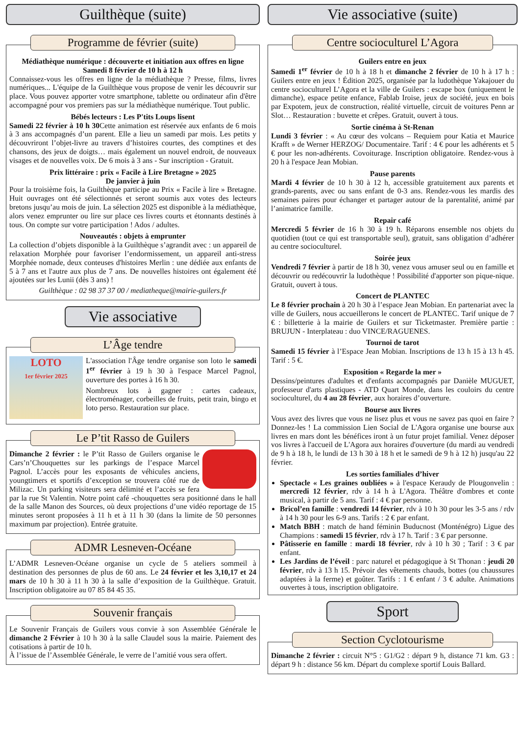Guilthèque (suite)
Programme de février (suite)
Médiathèque numérique : découverte et initiation aux offres en ligne
Samedi 8 février de 10 h à 12 h
Connaissez-vous les offres en ligne de la médiathèque ? Presse, films, livres numériques... L'équipe de la Guilthèque vous propose de venir les découvrir sur place. Vous pouvez apporter votre smartphone, tablette ou ordinateur afin d'être accompagné pour vos premiers pas sur la médiathèque numérique. Tout public.
Bébés lecteurs : Les P'tits Loups lisent
Samedi 22 février à 10 h 30 Cette animation est réservée aux enfants de 6 mois à 3 ans accompagnés d’un parent. Elle a lieu un samedi par mois. Les petits y découvriront l’objet-livre au travers d’histoires courtes, des comptines et des chansons, des jeux de doigts… mais également un nouvel endroit, de nouveaux visages et de nouvelles voix. De 6 mois à 3 ans - Sur inscription - Gratuit.
Prix littéraire : prix « Facile à Lire Bretagne » 2025
De janvier à juin
Pour la troisième fois, la Guilthèque participe au Prix « Facile à lire » Bretagne. Huit ouvrages ont été sélectionnés et seront soumis aux votes des lecteurs bretons jusqu’au mois de juin. La sélection 2025 est disponible à la médiathèque, alors venez emprunter ou lire sur place ces livres courts et étonnants destinés à tous. On compte sur votre participation ! Ados / adultes.
Nouveautés : objets à emprunter
La collection d’objets disponible à la Guilthèque s’agrandit avec : un appareil de relaxation Morphée pour favoriser l’endormissement, un appareil anti-stress Morphée nomade, deux conteuses d'histoires Merlin : une dédiée aux enfants de 5 à 7 ans et l'autre aux plus de 7 ans. De nouvelles histoires ont également été ajoutées sur les Lunii (dès 3 ans) !
Guilthèque : 02 98 37 37 00 / mediatheque@mairie-guilers.fr
Vie associative
L’Âge tendre
LOTO
1er février 2025
L'association l'Âge tendre organise son loto le samedi 1<sup>er</sup> février à 19 h 30 à l'espace Marcel Pagnol, ouverture des portes à 16 h 30.
Nombreux lots à gagner : cartes cadeaux, électroménager, corbeilles de fruits, petit train, bingo et loto perso. Restauration sur place.
Le P’tit Rasso de Guilers
Dimanche 2 février : le P’tit Rasso de Guilers organise le Cars’n’Chouquettes sur les parkings de l’espace Marcel Pagnol. L’accès pour les exposants de véhicules anciens, youngtimers et sportifs d’exception se trouvera côté rue de Milizac. Un parking visiteurs sera délimité et l’accès se fera par la rue St Valentin. Notre point café -chouquettes sera positionné dans le hall de la salle Manon des Sources, où deux projections d’une vidéo reportage de 15 minutes seront proposées à 11 h et à 11 h 30 (dans la limite de 50 personnes maximum par projection). Entrée gratuite.
ADMR Lesneven-Océane
L’ADMR Lesneven-Océane organise un cycle de 5 ateliers sommeil à destination des personnes de plus de 60 ans. Le 24 février et les 3,10,17 et 24 mars de 10 h 30 à 11 h 30 à la salle d’exposition de la Guilthèque. Gratuit. Inscription obligatoire au 07 85 84 45 35.
Souvenir français
Le Souvenir Français de Guilers vous convie à son Assemblée Générale le dimanche 2 Février à 10 h 30 à la salle Claudel sous la mairie. Paiement des cotisations à partir de 10 h.
À l’issue de l’Assemblée Générale, le verre de l’amitié vous sera offert.
Vie associative (suite)
Centre socioculturel L’Agora
Guilers entre en jeux
Samedi 1<sup>er</sup> février de 10 h à 18 h et dimanche 2 février de 10 h à 17 h : Guilers entre en jeux ! Édition 2025, organisée par la ludothèque Yakajouer du centre socioculturel L’Agora et la ville de Guilers : escape box (uniquement le dimanche), espace petite enfance, Fablab Iroise, jeux de société, jeux en bois par Expotem, jeux de construction, réalité virtuelle, circuit de voitures Penn ar Slot… Restauration : buvette et crêpes. Gratuit, ouvert à tous.
Sortie cinéma à St-Renan
Lundi 3 février : « Au cœur des volcans – Requiem pour Katia et Maurice Krafft » de Werner HERZOG/ Documentaire. Tarif : 4 € pour les adhérents et 5 € pour les non-adhérents. Covoiturage. Inscription obligatoire. Rendez-vous à 20 h à l'espace Jean Mobian.
Pause parents
Mardi 4 février de 10 h 30 à 12 h, accessible gratuitement aux parents et grands-parents, avec ou sans enfant de 0-3 ans. Rendez-vous les mardis des semaines paires pour échanger et partager autour de la parentalité, animé par l’animatrice famille.
Repair café
Mercredi 5 février de 16 h 30 à 19 h. Réparons ensemble nos objets du quotidien (tout ce qui est transportable seul), gratuit, sans obligation d’adhérer au centre socioculturel.
Soirée jeux
Vendredi 7 février à partir de 18 h 30, venez vous amuser seul ou en famille et découvrir ou redécouvrir la ludothèque ! Possibilité d'apporter son pique-nique. Gratuit, ouvert à tous.
Concert de PLANTEC
Le 8 février prochain à 20 h 30 à l’espace Jean Mobian. En partenariat avec la ville de Guilers, nous accueillerons le concert de PLANTEC. Tarif unique de 7 € : billetterie à la mairie de Guilers et sur Ticketmaster. Première partie : BRUJUN - Interplateau : duo VINCE/RAGUENES.
Tournoi de tarot
Samedi 15 février à l’Espace Jean Mobian. Inscriptions de 13 h 15 à 13 h 45. Tarif : 5 €.
Exposition « Regarde la mer »
Dessins/peintures d'adultes et d'enfants accompagnés par Danièle MUGUET, professeur d'arts plastiques - ATD Quart Monde, dans les couloirs du centre socioculturel, du 4 au 28 février, aux horaires d’ouverture.
Bourse aux livres
Vous avez des livres que vous ne lisez plus et vous ne savez pas quoi en faire ? Donnez-les ! La commission Lien Social de L'Agora organise une bourse aux livres en mars dont les bénéfices iront à un futur projet familial. Venez déposer vos livres à l'accueil de L'Agora aux horaires d'ouverture (du mardi au vendredi de 9 h à 18 h, le lundi de 13 h 30 à 18 h et le samedi de 9 h à 12 h) jusqu'au 22 février.
Les sorties familiales d’hiver
Spectacle « Les graines oubliées » à l'espace Keraudy de Plougonvelin : mercredi 12 février, rdv à 14 h à L'Agora. Théâtre d'ombres et conte musical, à partir de 5 ans. Tarif : 4 € par personne.
Bricol’en famille : vendredi 14 février, rdv à 10 h 30 pour les 3-5 ans / rdv à 14 h 30 pour les 6-9 ans. Tarifs : 2 € par enfant.
Match BBH : match de hand féminin Buducnost (Monténégro) Ligue des Champions : samedi 15 février, rdv à 17 h. Tarif : 3 € par personne.
Pâtisserie en famille : mardi 18 février, rdv à 10 h 30 ; Tarif : 3 € par enfant.
Les Jardins de l’éveil : parc naturel et pédagogique à St Thonan : jeudi 20 février, rdv à 13 h 15. Prévoir des vêtements chauds, bottes (ou chaussures adaptées à la ferme) et goûter. Tarifs : 1 € enfant / 3 € adulte. Animations ouvertes à tous, inscription obligatoire.
Sport
Section Cyclotourisme
Dimanche 2 février : circuit N°5 : G1/G2 : départ 9 h, distance 71 km. G3 : départ 9 h : distance 56 km. Départ du complexe sportif Louis Ballard.